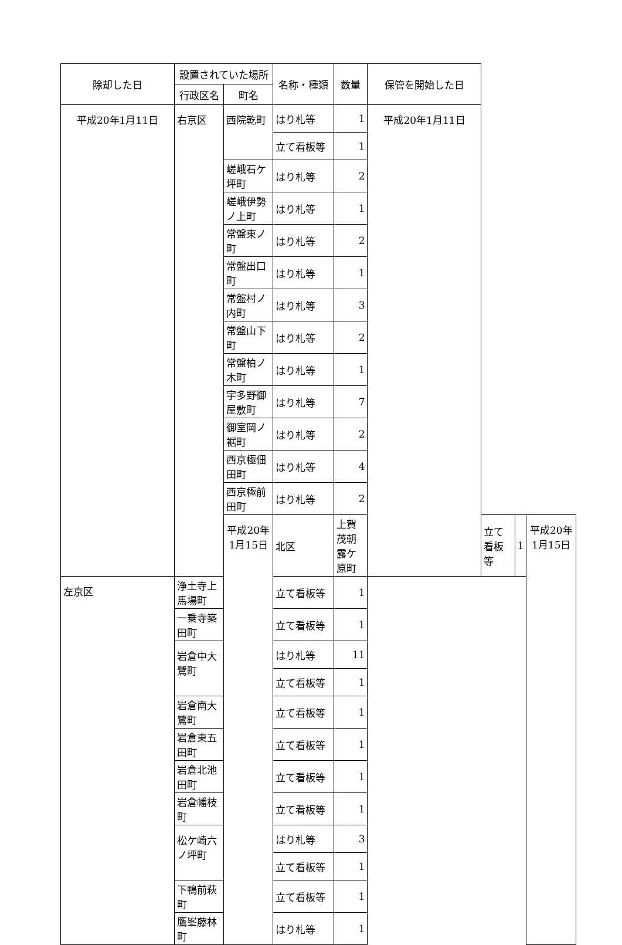| 除却した日 | 設置されていた場所 | | 名称・種類 | 数量 | 保管を開始した日 | | | |
| --- | --- | --- | --- | --- | --- | --- | --- | --- |
| | 行政区名 | 町名 | | | | | | |
| 平成20年1月11日 | 右京区 | 西院乾町 | はり札等 | 1 | 平成20年1月11日 | | | |
| | | | 立て看板等 | 1 | | | | |
| | | 嵯峨石ケ坪町 | はり札等 | 2 | | | | |
| | | 嵯峨伊勢ノ上町 | はり札等 | 1 | | | | |
| | | 常盤東ノ町 | はり札等 | 2 | | | | |
| | | 常盤出口町 | はり札等 | 1 | | | | |
| | | 常盤村ノ内町 | はり札等 | 3 | | | | |
| | | 常盤山下町 | はり札等 | 2 | | | | |
| | | 常盤柏ノ木町 | はり札等 | 1 | | | | |
| | | 宇多野御屋敷町 | はり札等 | 7 | | | | |
| | | 御室岡ノ裾町 | はり札等 | 2 | | | | |
| | | 西京極佃田町 | はり札等 | 4 | | | | |
| | | 西京極前田町 | はり札等 | 2 | | | | |
| | | 平成20年1月15日 | 北区 | 上賀茂朝露ケ原町 | | 立て看板等 | 1 | 平成20年1月15日 |
| 左京区 | 浄土寺上馬場町 | | 立て看板等 | 1 | | | | |
| | 一乗寺築田町 | | 立て看板等 | 1 | | | | |
| | 岩倉中大鷺町 | | はり札等 | 11 | | | | |
| | | | 立て看板等 | 1 | | | | |
| | 岩倉南大鷺町 | | 立て看板等 | 1 | | | | |
| | 岩倉東五田町 | | 立て看板等 | 1 | | | | |
| | 岩倉北池田町 | | 立て看板等 | 1 | | | | |
| | 岩倉幡枝町 | | 立て看板等 | 1 | | | | |
| | 松ケ崎六ノ坪町 | | はり札等 | 3 | | | | |
| | | | 立て看板等 | 1 | | | | |
| | 下鴨前萩町 | | 立て看板等 | 1 | | | | |
| | 鷹峯藤林町 | | はり札等 | 1 | | | | |